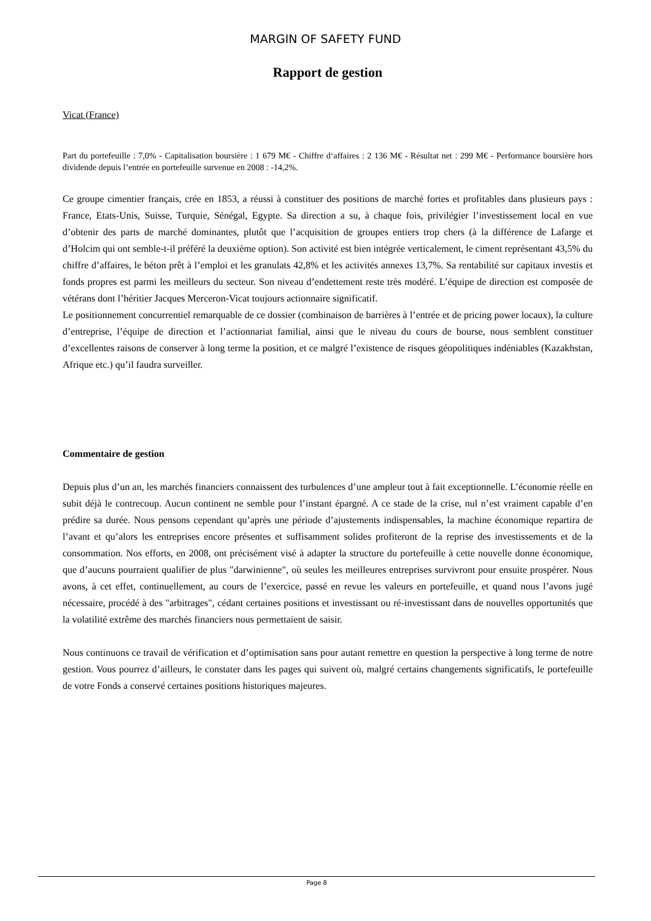MARGIN OF SAFETY FUND
Rapport de gestion
Vicat (France)
Part du portefeuille : 7,0% - Capitalisation boursière : 1 679 M€ - Chiffre d‘affaires : 2 136 M€ - Résultat net : 299 M€ - Performance boursière hors dividende depuis l’entrée en portefeuille survenue en 2008 : -14,2%.
Ce groupe cimentier français, crée en 1853, a réussi à constituer des positions de marché fortes et profitables dans plusieurs pays : France, Etats-Unis, Suisse, Turquie, Sénégal, Egypte. Sa direction a su, à chaque fois, privilégier l’investissement local en vue d’obtenir des parts de marché dominantes, plutôt que l’acquisition de groupes entiers trop chers (à la différence de Lafarge et d’Holcim qui ont semble-t-il préféré la deuxième option). Son activité est bien intégrée verticalement, le ciment représentant 43,5% du chiffre d’affaires, le béton prêt à l’emploi et les granulats 42,8% et les activités annexes 13,7%. Sa rentabilité sur capitaux investis et fonds propres est parmi les meilleurs du secteur. Son niveau d’endettement reste très modéré. L’équipe de direction est composée de vétérans dont l’héritier Jacques Merceron-Vicat toujours actionnaire significatif.
Le positionnement concurrentiel remarquable de ce dossier (combinaison de barrières à l’entrée et de pricing power locaux), la culture d’entreprise, l’équipe de direction et l’actionnariat familial, ainsi que le niveau du cours de bourse, nous semblent constituer d’excellentes raisons de conserver à long terme la position, et ce malgré l’existence de risques géopolitiques indéniables (Kazakhstan, Afrique etc.) qu’il faudra surveiller.
Commentaire de gestion
Depuis plus d’un an, les marchés financiers connaissent des turbulences d’une ampleur tout à fait exceptionnelle. L’économie réelle en subit déjà le contrecoup. Aucun continent ne semble pour l’instant épargné. A ce stade de la crise, nul n’est vraiment capable d’en prédire sa durée. Nous pensons cependant qu’après une période d’ajustements indispensables, la machine économique repartira de l’avant et qu’alors les entreprises encore présentes et suffisamment solides profiteront de la reprise des investissements et de la consommation. Nos efforts, en 2008, ont précisément visé à adapter la structure du portefeuille à cette nouvelle donne économique, que d’aucuns pourraient qualifier de plus "darwinienne", où seules les meilleures entreprises survivront pour ensuite prospérer. Nous avons, à cet effet, continuellement, au cours de l’exercice, passé en revue les valeurs en portefeuille, et quand nous l’avons jugé nécessaire, procédé à des "arbitrages", cédant certaines positions et investissant ou ré-investissant dans de nouvelles opportunités que la volatilité extrême des marchés financiers nous permettaient de saisir.
Nous continuons ce travail de vérification et d’optimisation sans pour autant remettre en question la perspective à long terme de notre gestion. Vous pourrez d’ailleurs, le constater dans les pages qui suivent où, malgré certains changements significatifs, le portefeuille de votre Fonds a conservé certaines positions historiques majeures.
Page 8